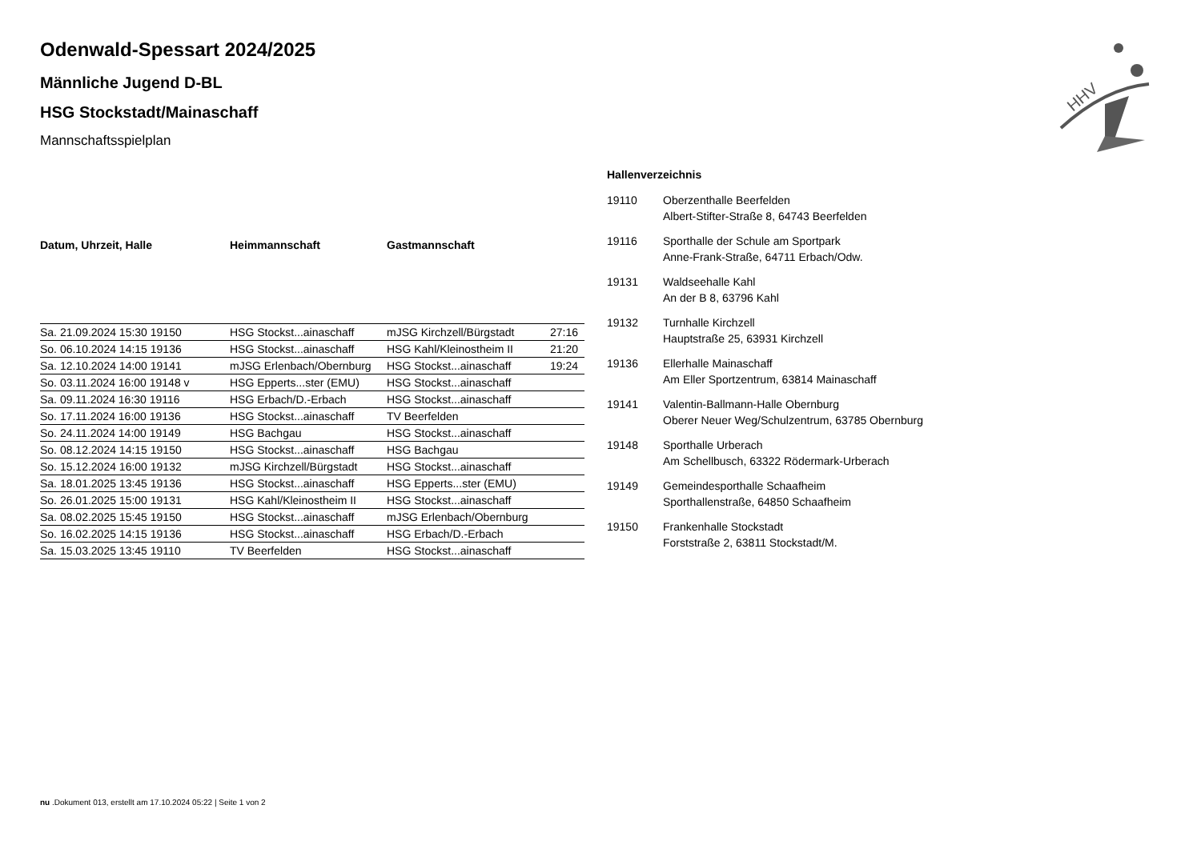Odenwald-Spessart 2024/2025
Männliche Jugend D-BL
HSG Stockstadt/Mainaschaff
Mannschaftsspielplan
| Datum, Uhrzeit, Halle | Heimmannschaft | Gastmannschaft | |
| --- | --- | --- | --- |
| Sa. 21.09.2024 15:30 19150 | HSG Stockst...ainaschaff | mJSG Kirchzell/Bürgstadt | 27:16 |
| So. 06.10.2024 14:15 19136 | HSG Stockst...ainaschaff | HSG Kahl/Kleinostheim II | 21:20 |
| Sa. 12.10.2024 14:00 19141 | mJSG Erlenbach/Obernburg | HSG Stockst...ainaschaff | 19:24 |
| So. 03.11.2024 16:00 19148 v | HSG Epperts...ster (EMU) | HSG Stockst...ainaschaff | |
| Sa. 09.11.2024 16:30 19116 | HSG Erbach/D.-Erbach | HSG Stockst...ainaschaff | |
| So. 17.11.2024 16:00 19136 | HSG Stockst...ainaschaff | TV Beerfelden | |
| So. 24.11.2024 14:00 19149 | HSG Bachgau | HSG Stockst...ainaschaff | |
| So. 08.12.2024 14:15 19150 | HSG Stockst...ainaschaff | HSG Bachgau | |
| So. 15.12.2024 16:00 19132 | mJSG Kirchzell/Bürgstadt | HSG Stockst...ainaschaff | |
| Sa. 18.01.2025 13:45 19136 | HSG Stockst...ainaschaff | HSG Epperts...ster (EMU) | |
| So. 26.01.2025 15:00 19131 | HSG Kahl/Kleinostheim II | HSG Stockst...ainaschaff | |
| Sa. 08.02.2025 15:45 19150 | HSG Stockst...ainaschaff | mJSG Erlenbach/Obernburg | |
| So. 16.02.2025 14:15 19136 | HSG Stockst...ainaschaff | HSG Erbach/D.-Erbach | |
| Sa. 15.03.2025 13:45 19110 | TV Beerfelden | HSG Stockst...ainaschaff | |
Hallenverzeichnis
19110 Oberzenthalle Beerfelden
Albert-Stifter-Straße 8, 64743 Beerfelden
19116 Sporthalle der Schule am Sportpark
Anne-Frank-Straße, 64711 Erbach/Odw.
19131 Waldseehalle Kahl
An der B 8, 63796 Kahl
19132 Turnhalle Kirchzell
Hauptstraße 25, 63931 Kirchzell
19136 Ellerhalle Mainaschaff
Am Eller Sportzentrum, 63814 Mainaschaff
19141 Valentin-Ballmann-Halle Obernburg
Oberer Neuer Weg/Schulzentrum, 63785 Obernburg
19148 Sporthalle Urberach
Am Schellbusch, 63322 Rödermark-Urberach
19149 Gemeindesporthalle Schaafheim
Sporthallenstraße, 64850 Schaafheim
19150 Frankenhalle Stockstadt
Forststraße 2, 63811 Stockstadt/M.
HHV
nu .Dokument 013, erstellt am 17.10.2024 05:22 | Seite 1 von 2